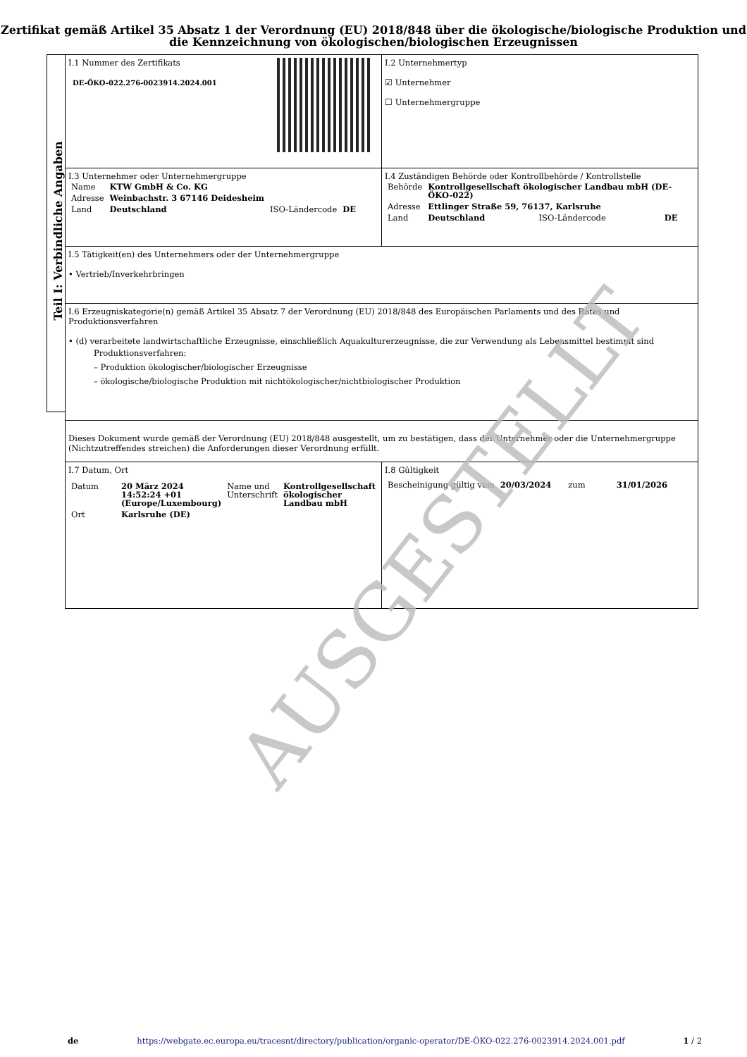Zertifikat gemäß Artikel 35 Absatz 1 der Verordnung (EU) 2018/848 über die ökologische/biologische Produktion und die Kennzeichnung von ökologischen/biologischen Erzeugnissen
Teil I: Verbindliche Angaben
I.1 Nummer des Zertifikats
DE-ÖKO-022.276-0023914.2024.001
I.2 Unternehmertyp
☑ Unternehmer
☐ Unternehmergruppe
I.3 Unternehmer oder Unternehmergruppe
| Name | KTW GmbH & Co. KG | | |
| Adresse | Weinbachstr. 3 67146 Deidesheim | | |
| Land | Deutschland | ISO-Ländercode | DE |
I.4 Zuständigen Behörde oder Kontrollbehörde / Kontrollstelle
| Behörde | Kontrollgesellschaft ökologischer Landbau mbH (DE-ÖKO-022) | | |
| Adresse | Ettlinger Straße 59, 76137, Karlsruhe | | |
| Land | Deutschland | ISO-Ländercode | DE |
I.5 Tätigkeit(en) des Unternehmers oder der Unternehmergruppe
• Vertrieb/Inverkehrbringen
I.6 Erzeugniskategorie(n) gemäß Artikel 35 Absatz 7 der Verordnung (EU) 2018/848 des Europäischen Parlaments und des Rates und Produktionsverfahren
• (d) verarbeitete landwirtschaftliche Erzeugnisse, einschließlich Aquakulturerzeugnisse, die zur Verwendung als Lebensmittel bestimmt sind
Produktionsverfahren:
– Produktion ökologischer/biologischer Erzeugnisse
– ökologische/biologische Produktion mit nichtökologischer/nichtbiologischer Produktion
Dieses Dokument wurde gemäß der Verordnung (EU) 2018/848 ausgestellt, um zu bestätigen, dass der Unternehmer oder die Unternehmergruppe (Nichtzutreffendes streichen) die Anforderungen dieser Verordnung erfüllt.
I.7 Datum, Ort
| Datum | 20 März 2024 14:52:24 +01 (Europe/Luxembourg) | Name und Unterschrift | Kontrollgesellschaft ökologischer Landbau mbH |
| Ort | Karlsruhe (DE) | | |
I.8 Gültigkeit
| Bescheinigung gültig vom | 20/03/2024 | zum | 31/01/2026 |
AUSGESTELLT
de https://webgate.ec.europa.eu/tracesnt/directory/publication/organic-operator/DE-ÖKO-022.276-0023914.2024.001.pdf 1 / 2